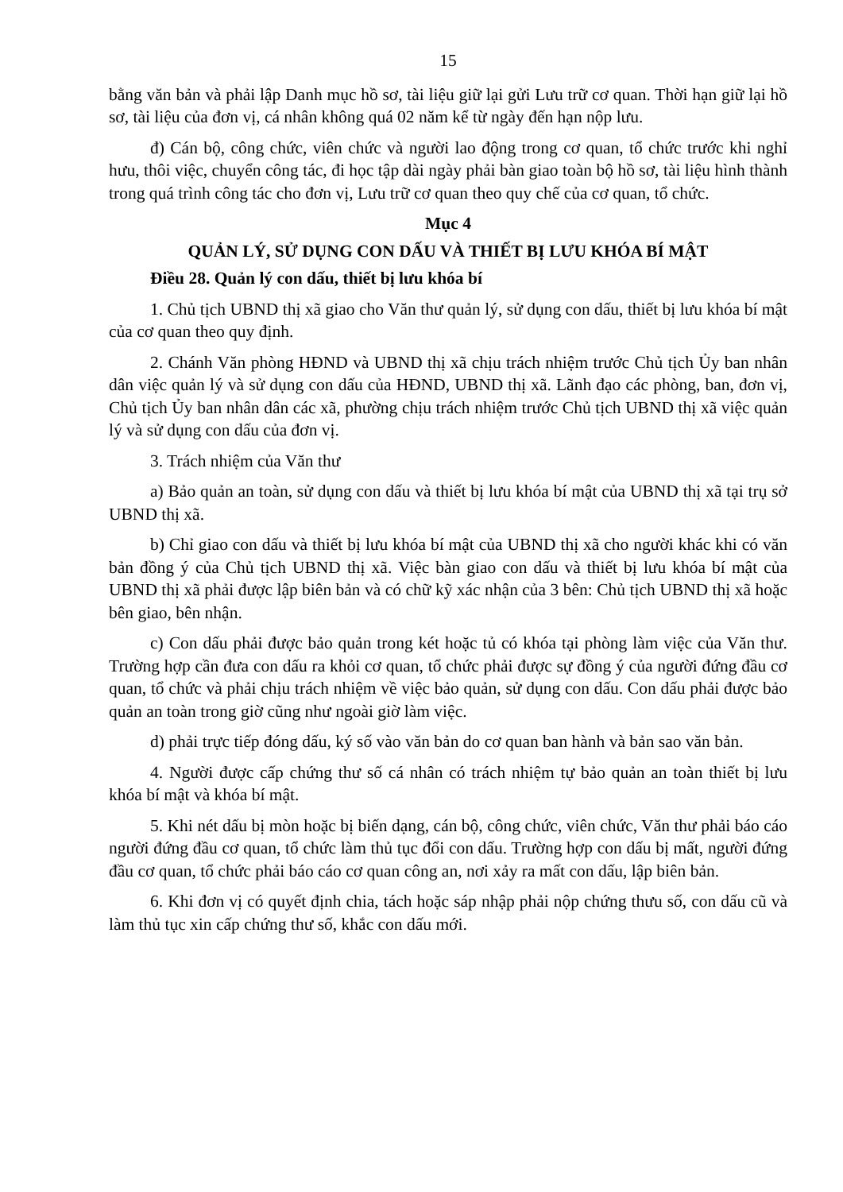15
bằng văn bản và phải lập Danh mục hồ sơ, tài liệu giữ lại gửi Lưu trữ cơ quan. Thời hạn giữ lại hồ sơ, tài liệu của đơn vị, cá nhân không quá 02 năm kể từ ngày đến hạn nộp lưu.
đ) Cán bộ, công chức, viên chức và người lao động trong cơ quan, tổ chức trước khi nghỉ hưu, thôi việc, chuyển công tác, đi học tập dài ngày phải bàn giao toàn bộ hồ sơ, tài liệu hình thành trong quá trình công tác cho đơn vị, Lưu trữ cơ quan theo quy chế của cơ quan, tổ chức.
Mục 4
QUẢN LÝ, SỬ DỤNG CON DẤU VÀ THIẾT BỊ LƯU KHÓA BÍ MẬT
Điều 28. Quản lý con dấu, thiết bị lưu khóa bí
1. Chủ tịch UBND thị xã giao cho Văn thư quản lý, sử dụng con dấu, thiết bị lưu khóa bí mật của cơ quan theo quy định.
2. Chánh Văn phòng HĐND và UBND thị xã chịu trách nhiệm trước Chủ tịch Ủy ban nhân dân việc quản lý và sử dụng con dấu của HĐND, UBND thị xã. Lãnh đạo các phòng, ban, đơn vị, Chủ tịch Ủy ban nhân dân các xã, phường chịu trách nhiệm trước Chủ tịch UBND thị xã việc quản lý và sử dụng con dấu của đơn vị.
3. Trách nhiệm của Văn thư
a) Bảo quản an toàn, sử dụng con dấu và thiết bị lưu khóa bí mật của UBND thị xã tại trụ sở UBND thị xã.
b) Chỉ giao con dấu và thiết bị lưu khóa bí mật của UBND thị xã cho người khác khi có văn bản đồng ý của Chủ tịch UBND thị xã. Việc bàn giao con dấu và thiết bị lưu khóa bí mật của UBND thị xã phải được lập biên bản và có chữ kỹ xác nhận của 3 bên: Chủ tịch UBND thị xã hoặc bên giao, bên nhận.
c) Con dấu phải được bảo quản trong két hoặc tủ có khóa tại phòng làm việc của Văn thư. Trường hợp cần đưa con dấu ra khỏi cơ quan, tổ chức phải được sự đồng ý của người đứng đầu cơ quan, tổ chức và phải chịu trách nhiệm về việc bảo quản, sử dụng con dấu. Con dấu phải được bảo quản an toàn trong giờ cũng như ngoài giờ làm việc.
d) phải trực tiếp đóng dấu, ký số vào văn bản do cơ quan ban hành và bản sao văn bản.
4. Người được cấp chứng thư số cá nhân có trách nhiệm tự bảo quản an toàn thiết bị lưu khóa bí mật và khóa bí mật.
5. Khi nét dấu bị mòn hoặc bị biến dạng, cán bộ, công chức, viên chức, Văn thư phải báo cáo người đứng đầu cơ quan, tổ chức làm thủ tục đổi con dấu. Trường hợp con dấu bị mất, người đứng đầu cơ quan, tổ chức phải báo cáo cơ quan công an, nơi xảy ra mất con dấu, lập biên bản.
6. Khi đơn vị có quyết định chia, tách hoặc sáp nhập phải nộp chứng thưu số, con dấu cũ và làm thủ tục xin cấp chứng thư số, khắc con dấu mới.